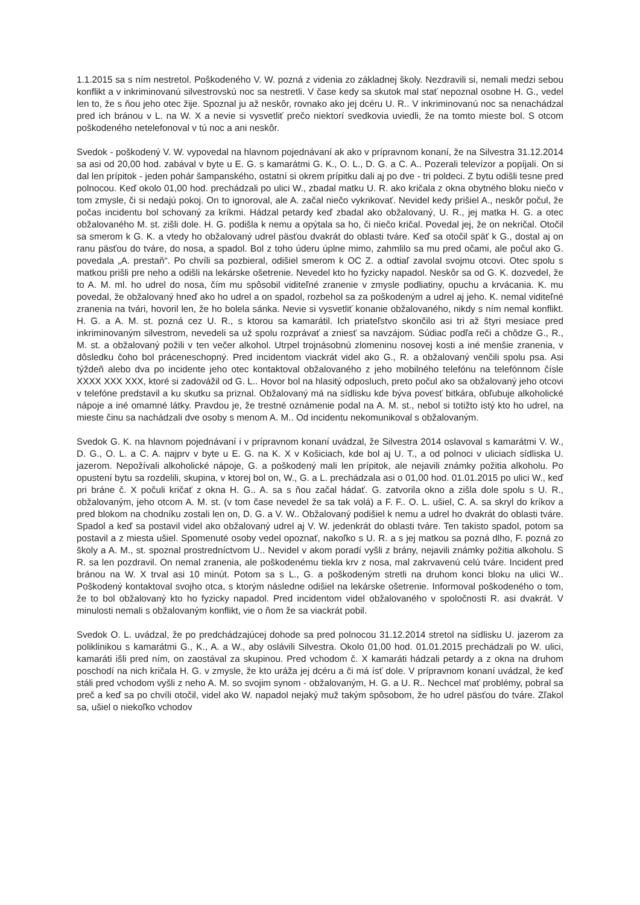1.1.2015 sa s ním nestretol. Poškodeného V. W. pozná z videnia zo základnej školy. Nezdravili si, nemali medzi sebou konflikt a v inkriminovanú silvestrovskú noc sa nestretli. V čase kedy sa skutok mal stať nepoznal osobne H. G., vedel len to, že s ňou jeho otec žije. Spoznal ju až neskôr, rovnako ako jej dcéru U. R.. V inkriminovanú noc sa nenachádzal pred ich bránou v L. na W. X a nevie si vysvetliť prečo niektorí svedkovia uviedli, že na tomto mieste bol. S otcom poškodeného netelefonoval v tú noc a ani neskôr.
Svedok - poškodený V. W. vypovedal na hlavnom pojednávaní ak ako v prípravnom konaní, že na Silvestra 31.12.2014 sa asi od 20,00 hod. zabával v byte u E. G. s kamarátmi G. K., O. L., D. G. a C. A.. Pozerali televízor a popíjali. On si dal len prípitok - jeden pohár šampanského, ostatní si okrem prípitku dali aj po dve - tri poldeci. Z bytu odišli tesne pred polnocou. Keď okolo 01,00 hod. prechádzali po ulici W., zbadal matku U. R. ako kričala z okna obytného bloku niečo v tom zmysle, či si nedajú pokoj. On to ignoroval, ale A. začal niečo vykrikovať. Nevidel kedy prišiel A., neskôr počul, že počas incidentu bol schovaný za kríkmi. Hádzal petardy keď zbadal ako obžalovaný, U. R., jej matka H. G. a otec obžalovaného M. st. zišli dole. H. G. podišla k nemu a opýtala sa ho, či niečo kričal. Povedal jej, že on nekričal. Otočil sa smerom k G. K. a vtedy ho obžalovaný udrel päsťou dvakrát do oblasti tváre. Keď sa otočil späť k G., dostal aj on ranu päsťou do tváre, do nosa, a spadol. Bol z toho úderu úplne mimo, zahmlilo sa mu pred očami, ale počul ako G. povedala „A. prestaň“. Po chvíli sa pozbieral, odišiel smerom k OC Z. a odtiaľ zavolal svojmu otcovi. Otec spolu s matkou prišli pre neho a odišli na lekárske ošetrenie. Nevedel kto ho fyzicky napadol. Neskôr sa od G. K. dozvedel, že to A. M. ml. ho udrel do nosa, čím mu spôsobil viditeľné zranenie v zmysle podliatiny, opuchu a krvácania. K. mu povedal, že obžalovaný hneď ako ho udrel a on spadol, rozbehol sa za poškodeným a udrel aj jeho. K. nemal viditeľné zranenia na tvári, hovoril len, že ho bolela sánka. Nevie si vysvetliť konanie obžalovaného, nikdy s ním nemal konflikt. H. G. a A. M. st. pozná cez U. R., s ktorou sa kamarátil. Ich priateľstvo skončilo asi tri až štyri mesiace pred inkriminovaným silvestrom, nevedeli sa už spolu rozprávať a zniesť sa navzájom. Súdiac podľa reči a chôdze G., R., M. st. a obžalovaný požili v ten večer alkohol. Utrpel trojnásobnú zlomeninu nosovej kosti a iné menšie zranenia, v dôsledku čoho bol práceneschopný. Pred incidentom viackrát videl ako G., R. a obžalovaný venčili spolu psa. Asi týždeň alebo dva po incidente jeho otec kontaktoval obžalovaného z jeho mobilného telefónu na telefónnom čísle XXXX XXX XXX, ktoré si zadovážil od G. L.. Hovor bol na hlasitý odposluch, preto počul ako sa obžalovaný jeho otcovi v telefóne predstavil a ku skutku sa priznal. Obžalovaný má na sídlisku kde býva povesť bitkára, obľubuje alkoholické nápoje a iné omamné látky. Pravdou je, že trestné oznámenie podal na A. M. st., nebol si totižto istý kto ho udrel, na mieste činu sa nachádzali dve osoby s menom A. M.. Od incidentu nekomunikoval s obžalovaným.
Svedok G. K. na hlavnom pojednávaní i v prípravnom konaní uvádzal, že Silvestra 2014 oslavoval s kamarátmi V. W., D. G., O. L. a C. A. najprv v byte u E. G. na K. X v Košiciach, kde bol aj U. T., a od polnoci v uliciach sídliska U. jazerom. Nepožívali alkoholické nápoje, G. a poškodený mali len prípitok, ale nejavili známky požitia alkoholu. Po opustení bytu sa rozdelili, skupina, v ktorej bol on, W., G. a L. prechádzala asi o 01,00 hod. 01.01.2015 po ulici W., keď pri bráne č. X počuli kričať z okna H. G.. A. sa s ňou začal hádať. G. zatvorila okno a zišla dole spolu s U. R., obžalovaným, jeho otcom A. M. st. (v tom čase nevedel že sa tak volá) a F. F.. O. L. ušiel, C. A. sa skryl do kríkov a pred blokom na chodníku zostali len on, D. G. a V. W.. Obžalovaný podišiel k nemu a udrel ho dvakrát do oblasti tváre. Spadol a keď sa postavil videl ako obžalovaný udrel aj V. W. jedenkrát do oblasti tváre. Ten takisto spadol, potom sa postavil a z miesta ušiel. Spomenuté osoby vedel opoznať, nakoľko s U. R. a s jej matkou sa pozná dlho, F. pozná zo školy a A. M., st. spoznal prostredníctvom U.. Nevidel v akom poradí vyšli z brány, nejavili známky požitia alkoholu. S R. sa len pozdravil. On nemal zranenia, ale poškodenému tiekla krv z nosa, mal zakrvavenú celú tváre. Incident pred bránou na W. X trval asi 10 minút. Potom sa s L., G. a poškodeným stretli na druhom konci bloku na ulici W.. Poškodený kontaktoval svojho otca, s ktorým následne odišiel na lekárske ošetrenie. Informoval poškodeného o tom, že to bol obžalovaný kto ho fyzicky napadol. Pred incidentom videl obžalovaného v spoločnosti R. asi dvakrát. V minulosti nemali s obžalovaným konflikt, vie o ňom že sa viackrát pobil.
Svedok O. L. uvádzal, že po predchádzajúcej dohode sa pred polnocou 31.12.2014 stretol na sídlisku U. jazerom za poliklinikou s kamarátmi G., K., A. a W., aby oslávili Silvestra. Okolo 01,00 hod. 01.01.2015 prechádzali po W. ulici, kamaráti išli pred ním, on zaostával za skupinou. Pred vchodom č. X kamaráti hádzali petardy a z okna na druhom poschodí na nich kričala H. G. v zmysle, že kto uráža jej dcéru a či má ísť dole. V prípravnom konaní uvádzal, že keď stáli pred vchodom vyšli z neho A. M. so svojim synom - obžalovaným, H. G. a U. R.. Nechcel mať problémy, pobral sa preč a keď sa po chvíli otočil, videl ako W. napadol nejaký muž takým spôsobom, že ho udrel päsťou do tváre. Zľakol sa, ušiel o niekoľko vchodov